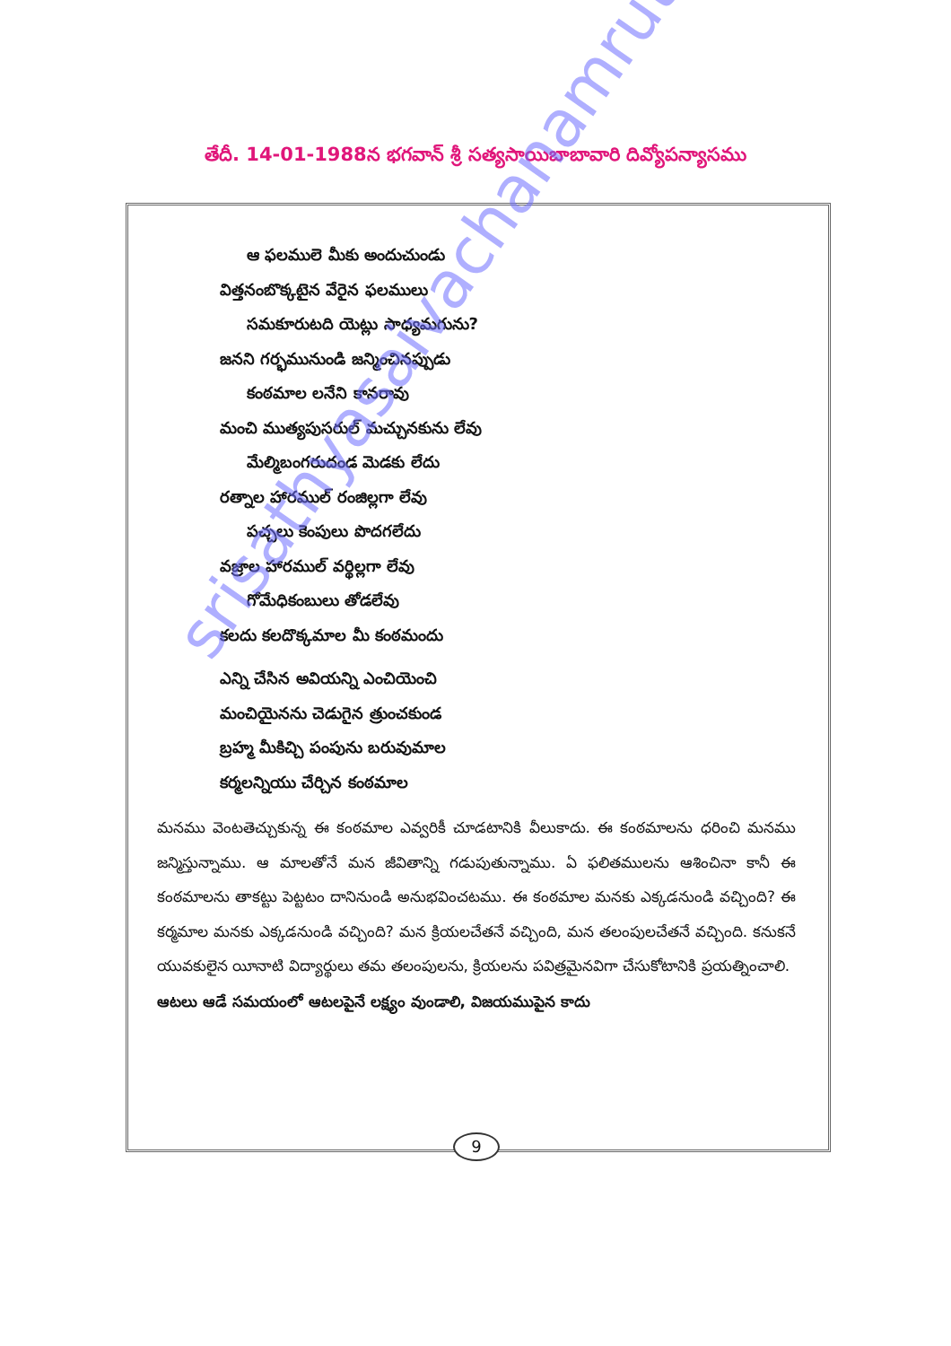తేదీ. 14-01-1988న భగవాన్ శ్రీ సత్యసాయిబాబావారి దివ్యోపన్యాసము
ఆ ఫలములె మీకు అందుచుండు
విత్తనంబొక్కటైన వేరైన ఫలములు
సమకూరుటది యెట్లు సాధ్యమగును?
జనని గర్భమునుండి జన్మించినప్పుడు
కంఠమాల లనేని కానరావు
మంచి ముత్యపుసరుల్ మచ్చునకును లేవు
మేల్మిబంగరుదండ మెడకు లేదు
రత్నాల హారముల్ రంజిల్లగా లేవు
పచ్చలు కెంపులు పొదగలేదు
వజ్రాల హారముల్ వర్థిల్లగా లేవు
గోమేధికంబులు తోడలేవు
కలదు కలదొక్కమాల మీ కంఠమందు
ఎన్ని చేసిన అవియన్ని ఎంచియెంచి
మంచియైనను చెడుగైన త్రుంచకుండ
బ్రహ్మ మీకిచ్చి పంపును బరువుమాల
కర్మలన్నియు చేర్చిన కంఠమాల
మనము వెంటతెచ్చుకున్న ఈ కంఠమాల ఎవ్వరికీ చూడటానికి వీలుకాదు. ఈ కంఠమాలను ధరించి మనము జన్మిస్తున్నాము. ఆ మాలతోనే మన జీవితాన్ని గడుపుతున్నాము. ఏ ఫలితములను ఆశించినా కానీ ఈ కంఠమాలను తాకట్టు పెట్టటం దానినుండి అనుభవించటము. ఈ కంఠమాల మనకు ఎక్కడనుండి వచ్చింది? ఈ కర్మమాల మనకు ఎక్కడనుండి వచ్చింది? మన క్రియలచేతనే వచ్చింది, మన తలంపులచేతనే వచ్చింది. కనుకనే యువకులైన యీనాటి విద్యార్థులు తమ తలంపులను, క్రియలను పవిత్రమైనవిగా చేసుకోటానికి ప్రయత్నించాలి.
ఆటలు ఆడే సమయంలో ఆటలపైనే లక్ష్యం వుండాలి, విజయముపైన కాదు
9
srisathyasaivachanamrutam